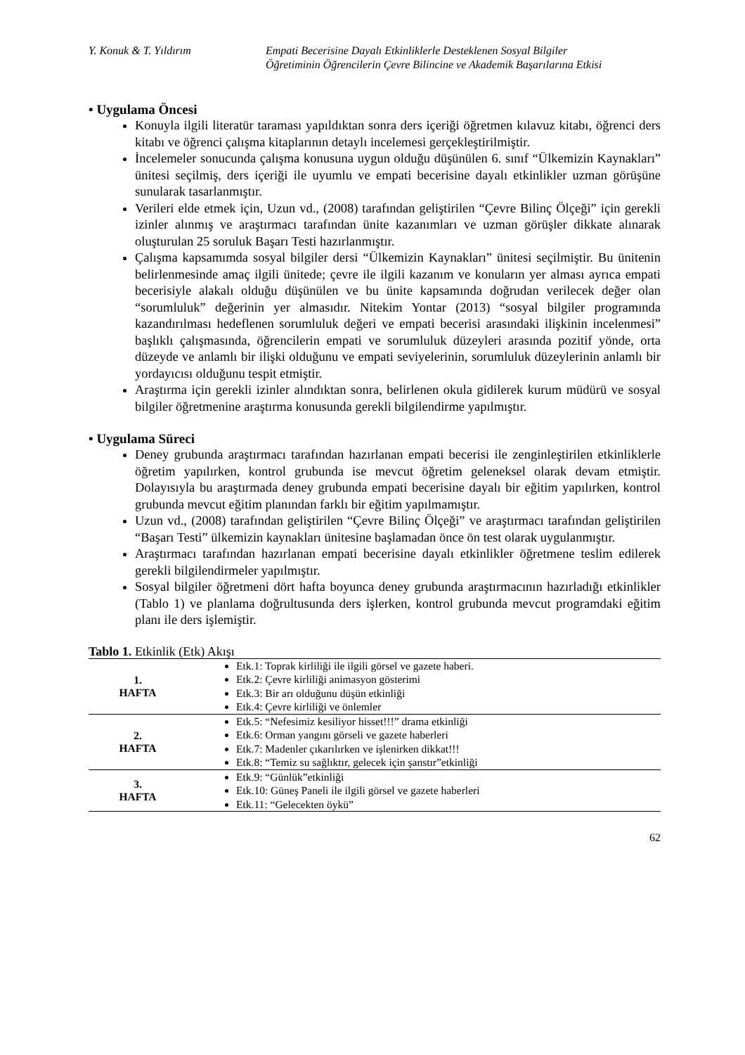Y. Konuk & T. Yıldırım Empati Becerisine Dayalı Etkinliklerle Desteklenen Sosyal Bilgiler
Öğretiminin Öğrencilerin Çevre Bilincine ve Akademik Başarılarına Etkisi
• Uygulama Öncesi
Konuyla ilgili literatür taraması yapıldıktan sonra ders içeriği öğretmen kılavuz kitabı, öğrenci ders kitabı ve öğrenci çalışma kitaplarının detaylı incelemesi gerçekleştirilmiştir.
İncelemeler sonucunda çalışma konusuna uygun olduğu düşünülen 6. sınıf “Ülkemizin Kaynakları” ünitesi seçilmiş, ders içeriği ile uyumlu ve empati becerisine dayalı etkinlikler uzman görüşüne sunularak tasarlanmıştır.
Verileri elde etmek için, Uzun vd., (2008) tarafından geliştirilen “Çevre Bilinç Ölçeği” için gerekli izinler alınmış ve araştırmacı tarafından ünite kazanımları ve uzman görüşler dikkate alınarak oluşturulan 25 soruluk Başarı Testi hazırlanmıştır.
Çalışma kapsamımda sosyal bilgiler dersi “Ülkemizin Kaynakları” ünitesi seçilmiştir. Bu ünitenin belirlenmesinde amaç ilgili ünitede; çevre ile ilgili kazanım ve konuların yer alması ayrıca empati becerisiyle alakalı olduğu düşünülen ve bu ünite kapsamında doğrudan verilecek değer olan “sorumluluk” değerinin yer almasıdır. Nitekim Yontar (2013) “sosyal bilgiler programında kazandırılması hedeflenen sorumluluk değeri ve empati becerisi arasındaki ilişkinin incelenmesi” başlıklı çalışmasında, öğrencilerin empati ve sorumluluk düzeyleri arasında pozitif yönde, orta düzeyde ve anlamlı bir ilişki olduğunu ve empati seviyelerinin, sorumluluk düzeylerinin anlamlı bir yordayıcısı olduğunu tespit etmiştir.
Araştırma için gerekli izinler alındıktan sonra, belirlenen okula gidilerek kurum müdürü ve sosyal bilgiler öğretmenine araştırma konusunda gerekli bilgilendirme yapılmıştır.
• Uygulama Süreci
Deney grubunda araştırmacı tarafından hazırlanan empati becerisi ile zenginleştirilen etkinliklerle öğretim yapılırken, kontrol grubunda ise mevcut öğretim geleneksel olarak devam etmiştir. Dolayısıyla bu araştırmada deney grubunda empati becerisine dayalı bir eğitim yapılırken, kontrol grubunda mevcut eğitim planından farklı bir eğitim yapılmamıştır.
Uzun vd., (2008) tarafından geliştirilen “Çevre Bilinç Ölçeği” ve araştırmacı tarafından geliştirilen “Başarı Testi” ülkemizin kaynakları ünitesine başlamadan önce ön test olarak uygulanmıştır.
Araştırmacı tarafından hazırlanan empati becerisine dayalı etkinlikler öğretmene teslim edilerek gerekli bilgilendirmeler yapılmıştır.
Sosyal bilgiler öğretmeni dört hafta boyunca deney grubunda araştırmacının hazırladığı etkinlikler (Tablo 1) ve planlama doğrultusunda ders işlerken, kontrol grubunda mevcut programdaki eğitim planı ile ders işlemiştir.
Tablo 1. Etkinlik (Etk) Akışı
| 1. HAFTA | Etk.1: Toprak kirliliği ile ilgili görsel ve gazete haberi. Etk.2: Çevre kirliliği animasyon gösterimi Etk.3: Bir arı olduğunu düşün etkinliği Etk.4: Çevre kirliliği ve önlemler |
| 2. HAFTA | Etk.5: “Nefesimiz kesiliyor hisset!!!” drama etkinliği Etk.6: Orman yangını görseli ve gazete haberleri Etk.7: Madenler çıkarılırken ve işlenirken dikkat!!! Etk.8: “Temiz su sağlıktır, gelecek için şanstır”etkinliği |
| 3. HAFTA | Etk.9: “Günlük”etkinliği Etk.10: Güneş Paneli ile ilgili görsel ve gazete haberleri Etk.11: “Gelecekten öykü” |
62